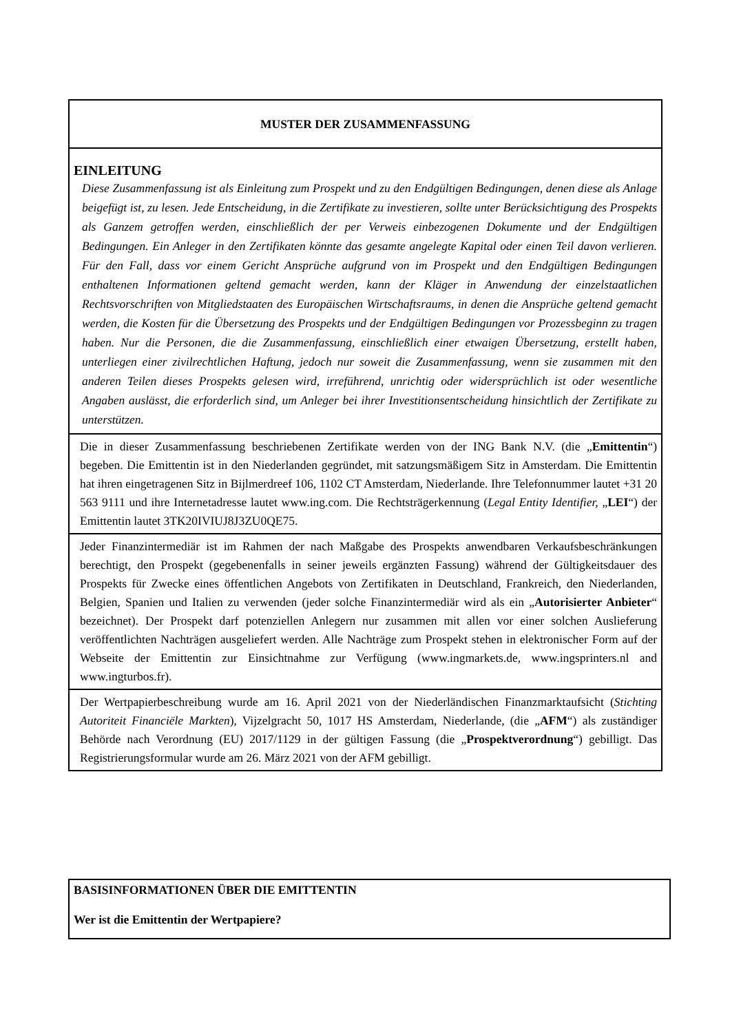MUSTER DER ZUSAMMENFASSUNG
EINLEITUNG
Diese Zusammenfassung ist als Einleitung zum Prospekt und zu den Endgültigen Bedingungen, denen diese als Anlage beigefügt ist, zu lesen. Jede Entscheidung, in die Zertifikate zu investieren, sollte unter Berücksichtigung des Prospekts als Ganzem getroffen werden, einschließlich der per Verweis einbezogenen Dokumente und der Endgültigen Bedingungen. Ein Anleger in den Zertifikaten könnte das gesamte angelegte Kapital oder einen Teil davon verlieren. Für den Fall, dass vor einem Gericht Ansprüche aufgrund von im Prospekt und den Endgültigen Bedingungen enthaltenen Informationen geltend gemacht werden, kann der Kläger in Anwendung der einzelstaatlichen Rechtsvorschriften von Mitgliedstaaten des Europäischen Wirtschaftsraums, in denen die Ansprüche geltend gemacht werden, die Kosten für die Übersetzung des Prospekts und der Endgültigen Bedingungen vor Prozessbeginn zu tragen haben. Nur die Personen, die die Zusammenfassung, einschließlich einer etwaigen Übersetzung, erstellt haben, unterliegen einer zivilrechtlichen Haftung, jedoch nur soweit die Zusammenfassung, wenn sie zusammen mit den anderen Teilen dieses Prospekts gelesen wird, irreführend, unrichtig oder widersprüchlich ist oder wesentliche Angaben auslässt, die erforderlich sind, um Anleger bei ihrer Investitionsentscheidung hinsichtlich der Zertifikate zu unterstützen.
Die in dieser Zusammenfassung beschriebenen Zertifikate werden von der ING Bank N.V. (die „Emittentin“) begeben. Die Emittentin ist in den Niederlanden gegründet, mit satzungsmäßigem Sitz in Amsterdam. Die Emittentin hat ihren eingetragenen Sitz in Bijlmerdreef 106, 1102 CT Amsterdam, Niederlande. Ihre Telefonnummer lautet +31 20 563 9111 und ihre Internetadresse lautet www.ing.com. Die Rechtsträgerkennung (Legal Entity Identifier, „LEI“) der Emittentin lautet 3TK20IVIUJ8J3ZU0QE75.
Jeder Finanzintermediär ist im Rahmen der nach Maßgabe des Prospekts anwendbaren Verkaufsbeschränkungen berechtigt, den Prospekt (gegebenenfalls in seiner jeweils ergänzten Fassung) während der Gültigkeitsdauer des Prospekts für Zwecke eines öffentlichen Angebots von Zertifikaten in Deutschland, Frankreich, den Niederlanden, Belgien, Spanien und Italien zu verwenden (jeder solche Finanzintermediär wird als ein „Autorisierter Anbieter“ bezeichnet). Der Prospekt darf potenziellen Anlegern nur zusammen mit allen vor einer solchen Auslieferung veröffentlichten Nachträgen ausgeliefert werden. Alle Nachträge zum Prospekt stehen in elektronischer Form auf der Webseite der Emittentin zur Einsichtnahme zur Verfügung (www.ingmarkets.de, www.ingsprinters.nl and www.ingturbos.fr).
Der Wertpapierbeschreibung wurde am 16. April 2021 von der Niederländischen Finanzmarktaufsicht (Stichting Autoriteit Financiële Markten), Vijzelgracht 50, 1017 HS Amsterdam, Niederlande, (die „AFM“) als zuständiger Behörde nach Verordnung (EU) 2017/1129 in der gültigen Fassung (die „Prospektverordnung“) gebilligt. Das Registrierungsformular wurde am 26. März 2021 von der AFM gebilligt.
BASISINFORMATIONEN ÜBER DIE EMITTENTIN
Wer ist die Emittentin der Wertpapiere?